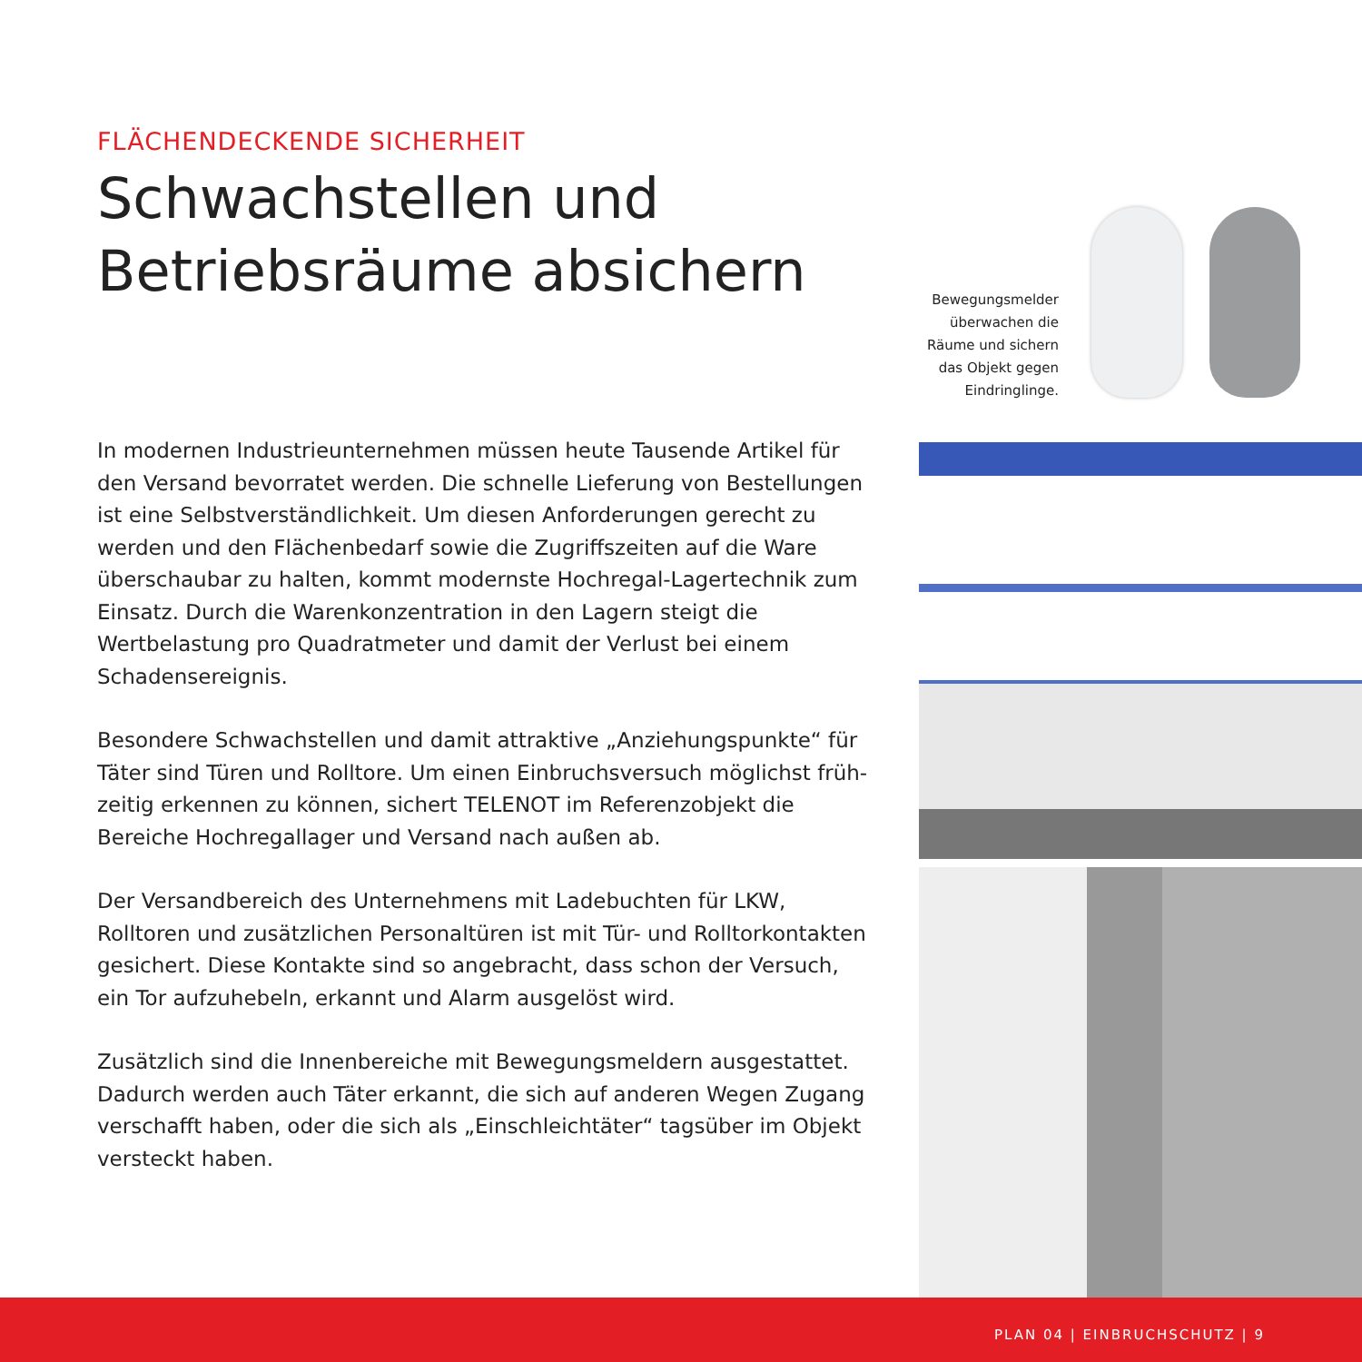FLÄCHENDECKENDE SICHERHEIT
Schwachstellen und
Betriebsräume absichern
In modernen Industrieunternehmen müssen heute Tausende Artikel für den Versand bevorratet werden. Die schnelle Lieferung von Bestellungen ist eine Selbstverständlichkeit. Um diesen Anforderungen gerecht zu werden und den Flächenbedarf sowie die Zugriffszeiten auf die Ware überschaubar zu halten, kommt modernste Hochregal-Lagertechnik zum Einsatz. Durch die Waren­konzentration in den Lagern steigt die Wertbelastung pro Quadratmeter und damit der Verlust bei einem Schadensereignis.
Besondere Schwachstellen und damit attraktive „Anziehungspunkte“ für Täter sind Türen und Rolltore. Um einen Einbruchsversuch möglichst früh­zeitig erkennen zu können, sichert TELENOT im Referenzobjekt die Bereiche Hochregallager und Versand nach außen ab.
Der Versandbereich des Unternehmens mit Ladebuchten für LKW, Rolltoren und zusätzlichen Personaltüren ist mit Tür- und Rolltorkontakten gesichert. Diese Kontakte sind so angebracht, dass schon der Versuch, ein Tor aufzu­hebeln, erkannt und Alarm ausgelöst wird.
Zusätzlich sind die Innenbereiche mit Bewegungsmeldern ausgestattet. Dadurch werden auch Täter erkannt, die sich auf anderen Wegen Zugang verschafft haben, oder die sich als „Einschleichtäter“ tagsüber im Objekt versteckt haben.
Bewegungsmelder überwachen die Räume und sichern das Objekt gegen Eindringlinge.
PLAN 04 | EINBRUCHSCHUTZ | 9